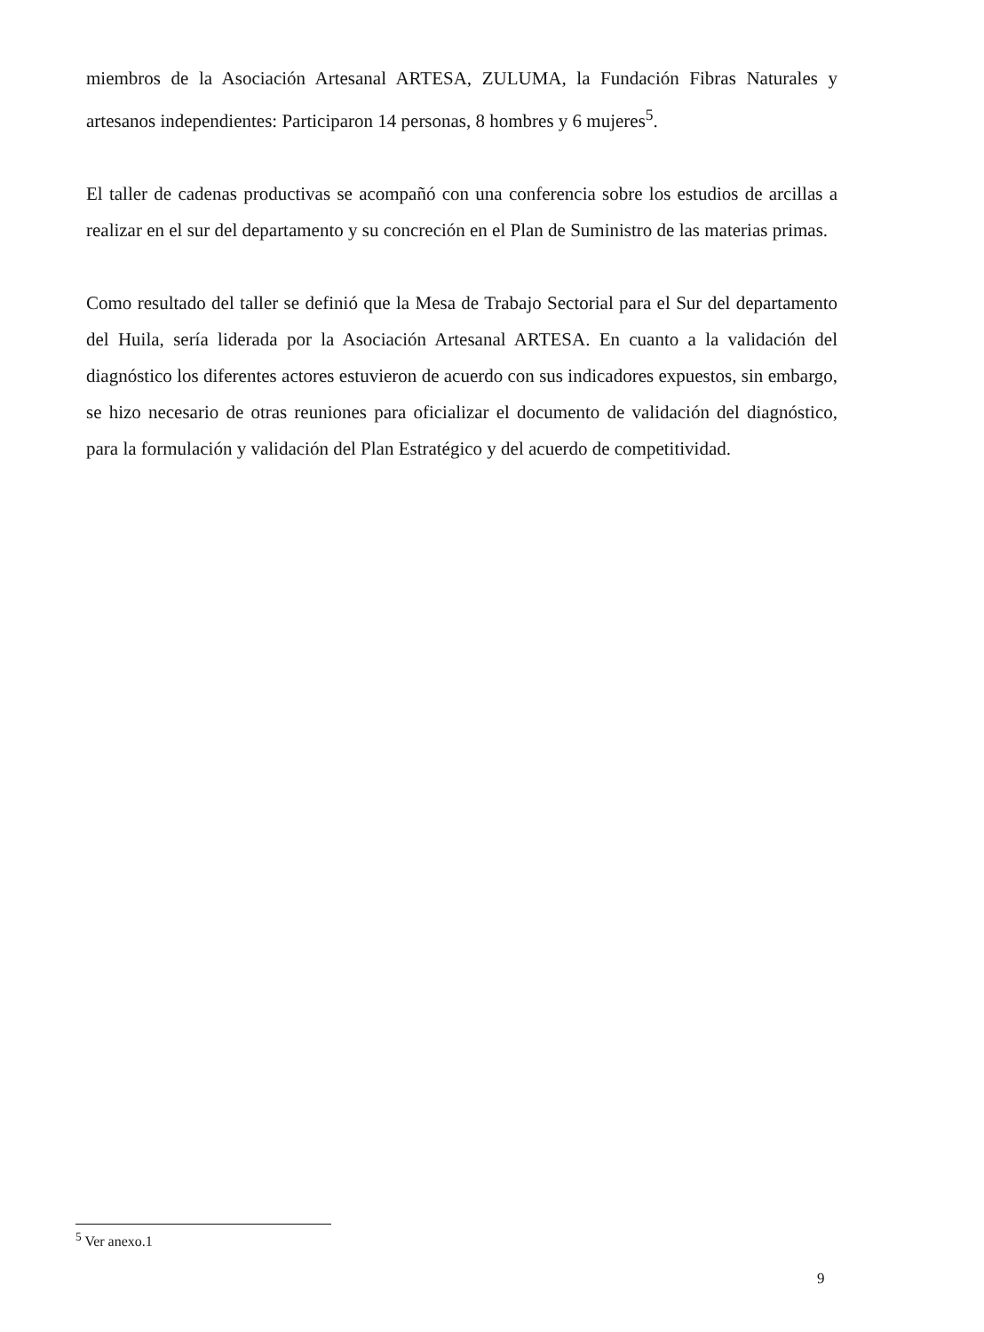miembros de la Asociación Artesanal ARTESA, ZULUMA, la Fundación Fibras Naturales y artesanos independientes: Participaron 14 personas, 8 hombres y 6 mujeres<sup>5</sup>.
El taller de cadenas productivas se acompañó con una conferencia sobre los estudios de arcillas a realizar en el sur del departamento y su concreción en el Plan de Suministro de las materias primas.
Como resultado del taller se definió que la Mesa de Trabajo Sectorial para el Sur del departamento del Huila, sería liderada por la Asociación Artesanal ARTESA. En cuanto a la validación del diagnóstico los diferentes actores estuvieron de acuerdo con sus indicadores expuestos, sin embargo, se hizo necesario de otras reuniones para oficializar el documento de validación del diagnóstico, para la formulación y validación del Plan Estratégico y del acuerdo de competitividad.
<sup>5</sup> Ver anexo.1
9